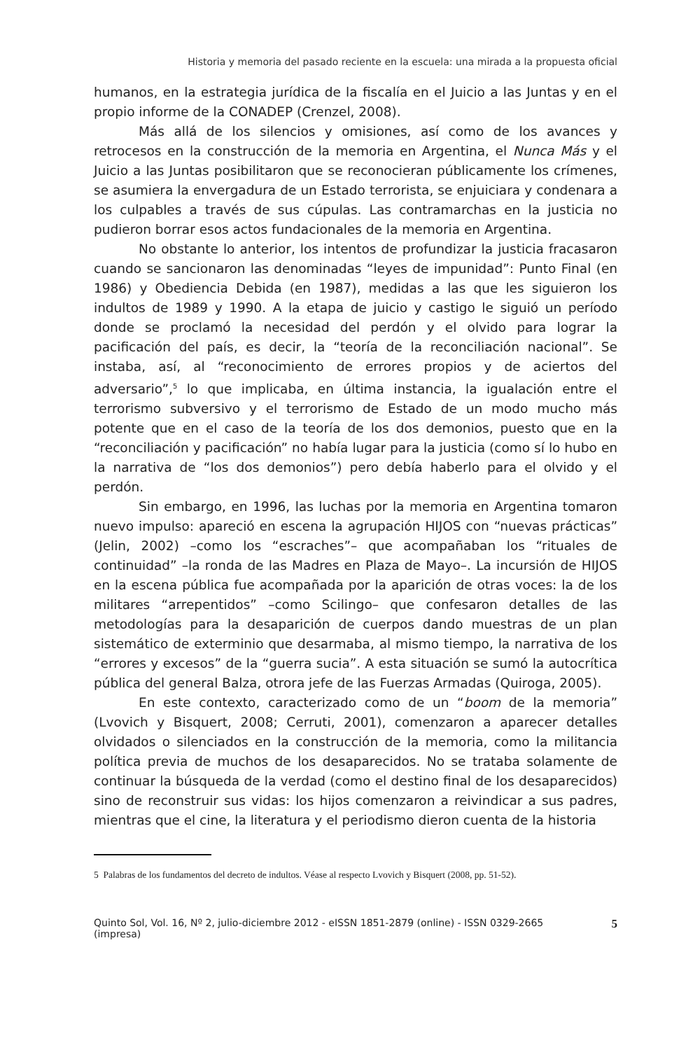Historia y memoria del pasado reciente en la escuela: una mirada a la propuesta oficial
humanos, en la estrategia jurídica de la fiscalía en el Juicio a las Juntas y en el propio informe de la CONADEP (Crenzel, 2008).
Más allá de los silencios y omisiones, así como de los avances y retrocesos en la construcción de la memoria en Argentina, el Nunca Más y el Juicio a las Juntas posibilitaron que se reconocieran públicamente los crímenes, se asumiera la envergadura de un Estado terrorista, se enjuiciara y condenara a los culpables a través de sus cúpulas. Las contramarchas en la justicia no pudieron borrar esos actos fundacionales de la memoria en Argentina.
No obstante lo anterior, los intentos de profundizar la justicia fracasaron cuando se sancionaron las denominadas “leyes de impunidad”: Punto Final (en 1986) y Obediencia Debida (en 1987), medidas a las que les siguieron los indultos de 1989 y 1990. A la etapa de juicio y castigo le siguió un período donde se proclamó la necesidad del perdón y el olvido para lograr la pacificación del país, es decir, la “teoría de la reconciliación nacional”. Se instaba, así, al “reconocimiento de errores propios y de aciertos del adversario”,<sup>5</sup> lo que implicaba, en última instancia, la igualación entre el terrorismo subversivo y el terrorismo de Estado de un modo mucho más potente que en el caso de la teoría de los dos demonios, puesto que en la “reconciliación y pacificación” no había lugar para la justicia (como sí lo hubo en la narrativa de “los dos demonios”) pero debía haberlo para el olvido y el perdón.
Sin embargo, en 1996, las luchas por la memoria en Argentina tomaron nuevo impulso: apareció en escena la agrupación HIJOS con “nuevas prácticas” (Jelin, 2002) –como los “escraches”– que acompañaban los “rituales de continuidad” –la ronda de las Madres en Plaza de Mayo–. La incursión de HIJOS en la escena pública fue acompañada por la aparición de otras voces: la de los militares “arrepentidos” –como Scilingo– que confesaron detalles de las metodologías para la desaparición de cuerpos dando muestras de un plan sistemático de exterminio que desarmaba, al mismo tiempo, la narrativa de los “errores y excesos” de la “guerra sucia”. A esta situación se sumó la autocrítica pública del general Balza, otrora jefe de las Fuerzas Armadas (Quiroga, 2005).
En este contexto, caracterizado como de un “boom de la memoria” (Lvovich y Bisquert, 2008; Cerruti, 2001), comenzaron a aparecer detalles olvidados o silenciados en la construcción de la memoria, como la militancia política previa de muchos de los desaparecidos. No se trataba solamente de continuar la búsqueda de la verdad (como el destino final de los desaparecidos) sino de reconstruir sus vidas: los hijos comenzaron a reivindicar a sus padres, mientras que el cine, la literatura y el periodismo dieron cuenta de la historia
5 Palabras de los fundamentos del decreto de indultos. Véase al respecto Lvovich y Bisquert (2008, pp. 51-52).
Quinto Sol, Vol. 16, Nº 2, julio-diciembre 2012 - eISSN 1851-2879 (online) - ISSN 0329-2665 (impresa) 5